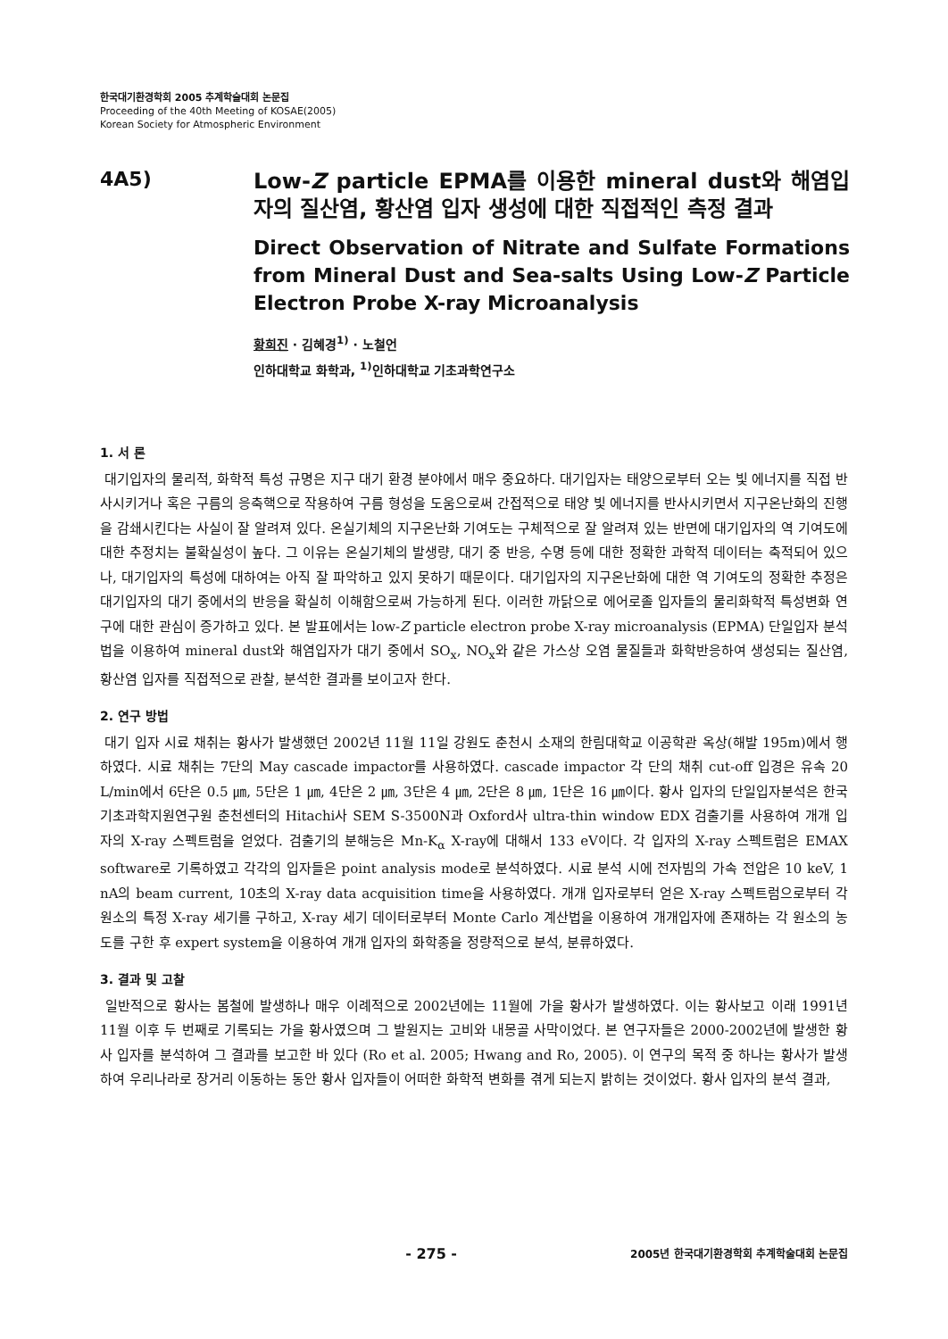한국대기환경학회 2005 추계학술대회 논문집
Proceeding of the 40th Meeting of KOSAE(2005)
Korean Society for Atmospheric Environment
4A5)
Low-Z particle EPMA를 이용한 mineral dust와 해염입자의 질산염, 황산염 입자 생성에 대한 직접적인 측정 결과
Direct Observation of Nitrate and Sulfate Formations from Mineral Dust and Sea-salts Using Low-Z Particle Electron Probe X-ray Microanalysis
황희진 · 김혜경<sup>1)</sup> · 노철언
인하대학교 화학과, <sup>1)</sup>인하대학교 기초과학연구소
1. 서 론
대기입자의 물리적, 화학적 특성 규명은 지구 대기 환경 분야에서 매우 중요하다. 대기입자는 태양으로부터 오는 빛 에너지를 직접 반사시키거나 혹은 구름의 응축핵으로 작용하여 구름 형성을 도움으로써 간접적으로 태양 빛 에너지를 반사시키면서 지구온난화의 진행을 감쇄시킨다는 사실이 잘 알려져 있다. 온실기체의 지구온난화 기여도는 구체적으로 잘 알려져 있는 반면에 대기입자의 역 기여도에 대한 추정치는 불확실성이 높다. 그 이유는 온실기체의 발생량, 대기 중 반응, 수명 등에 대한 정확한 과학적 데이터는 축적되어 있으나, 대기입자의 특성에 대하여는 아직 잘 파악하고 있지 못하기 때문이다. 대기입자의 지구온난화에 대한 역 기여도의 정확한 추정은 대기입자의 대기 중에서의 반응을 확실히 이해함으로써 가능하게 된다. 이러한 까닭으로 에어로졸 입자들의 물리화학적 특성변화 연구에 대한 관심이 증가하고 있다. 본 발표에서는 low-Z particle electron probe X-ray microanalysis (EPMA) 단일입자 분석법을 이용하여 mineral dust와 해염입자가 대기 중에서 SO<sub>x</sub>, NO<sub>x</sub>와 같은 가스상 오염 물질들과 화학반응하여 생성되는 질산염, 황산염 입자를 직접적으로 관찰, 분석한 결과를 보이고자 한다.
2. 연구 방법
대기 입자 시료 채취는 황사가 발생했던 2002년 11월 11일 강원도 춘천시 소재의 한림대학교 이공학관 옥상(해발 195m)에서 행하였다. 시료 채취는 7단의 May cascade impactor를 사용하였다. cascade impactor 각 단의 채취 cut-off 입경은 유속 20 L/min에서 6단은 0.5 ㎛, 5단은 1 ㎛, 4단은 2 ㎛, 3단은 4 ㎛, 2단은 8 ㎛, 1단은 16 ㎛이다. 황사 입자의 단일입자분석은 한국기초과학지원연구원 춘천센터의 Hitachi사 SEM S-3500N과 Oxford사 ultra-thin window EDX 검출기를 사용하여 개개 입자의 X-ray 스펙트럼을 얻었다. 검출기의 분해능은 Mn-K<sub>α</sub> X-ray에 대해서 133 eV이다. 각 입자의 X-ray 스펙트럼은 EMAX software로 기록하였고 각각의 입자들은 point analysis mode로 분석하였다. 시료 분석 시에 전자빔의 가속 전압은 10 keV, 1 nA의 beam current, 10초의 X-ray data acquisition time을 사용하였다. 개개 입자로부터 얻은 X-ray 스펙트럼으로부터 각 원소의 특정 X-ray 세기를 구하고, X-ray 세기 데이터로부터 Monte Carlo 계산법을 이용하여 개개입자에 존재하는 각 원소의 농도를 구한 후 expert system을 이용하여 개개 입자의 화학종을 정량적으로 분석, 분류하였다.
3. 결과 및 고찰
일반적으로 황사는 봄철에 발생하나 매우 이례적으로 2002년에는 11월에 가을 황사가 발생하였다. 이는 황사보고 이래 1991년 11월 이후 두 번째로 기록되는 가을 황사였으며 그 발원지는 고비와 내몽골 사막이었다. 본 연구자들은 2000-2002년에 발생한 황사 입자를 분석하여 그 결과를 보고한 바 있다 (Ro et al. 2005; Hwang and Ro, 2005). 이 연구의 목적 중 하나는 황사가 발생하여 우리나라로 장거리 이동하는 동안 황사 입자들이 어떠한 화학적 변화를 겪게 되는지 밝히는 것이었다. 황사 입자의 분석 결과,
- 275 -
2005년 한국대기환경학회 추계학술대회 논문집